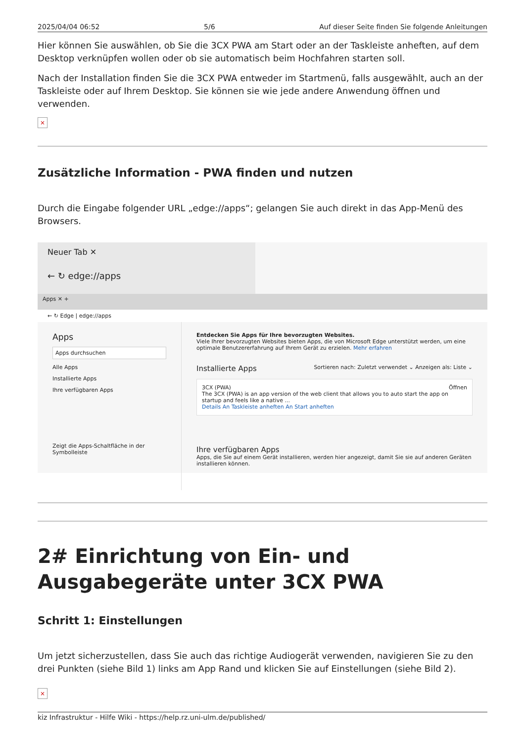2025/04/04 06:52 5/6 Auf dieser Seite finden Sie folgende Anleitungen
Hier können Sie auswählen, ob Sie die 3CX PWA am Start oder an der Taskleiste anheften, auf dem Desktop verknüpfen wollen oder ob sie automatisch beim Hochfahren starten soll.
Nach der Installation finden Sie die 3CX PWA entweder im Startmenü, falls ausgewählt, auch an der Taskleiste oder auf Ihrem Desktop. Sie können sie wie jede andere Anwendung öffnen und verwenden.
×
Zusätzliche Information - PWA finden und nutzen
Durch die Eingabe folgender URL „edge://apps“; gelangen Sie auch direkt in das App-Menü des Browsers.
Neuer Tab ✕
← ↻ edge://apps
Apps ✕ +
← ↻ Edge | edge://apps
Apps
Apps durchsuchen
Alle Apps
Installierte Apps
Ihre verfügbaren Apps
Zeigt die Apps-Schaltfläche in der Symbolleiste
Entdecken Sie Apps für Ihre bevorzugten Websites.
Viele Ihrer bevorzugten Websites bieten Apps, die von Microsoft Edge unterstützt werden, um eine optimale Benutzererfahrung auf Ihrem Gerät zu erzielen. Mehr erfahren
Installierte Apps Sortieren nach: Zuletzt verwendet ⌄ Anzeigen als: Liste ⌄
3CX (PWA) Öffnen
The 3CX (PWA) is an app version of the web client that allows you to auto start the app on startup and feels like a native ...
Details An Taskleiste anheften An Start anheften
Ihre verfügbaren Apps
Apps, die Sie auf einem Gerät installieren, werden hier angezeigt, damit Sie sie auf anderen Geräten installieren können.
2# Einrichtung von Ein- und Ausgabegeräte unter 3CX PWA
Schritt 1: Einstellungen
Um jetzt sicherzustellen, dass Sie auch das richtige Audiogerät verwenden, navigieren Sie zu den drei Punkten (siehe Bild 1) links am App Rand und klicken Sie auf Einstellungen (siehe Bild 2).
×
kiz Infrastruktur - Hilfe Wiki - https://help.rz.uni-ulm.de/published/